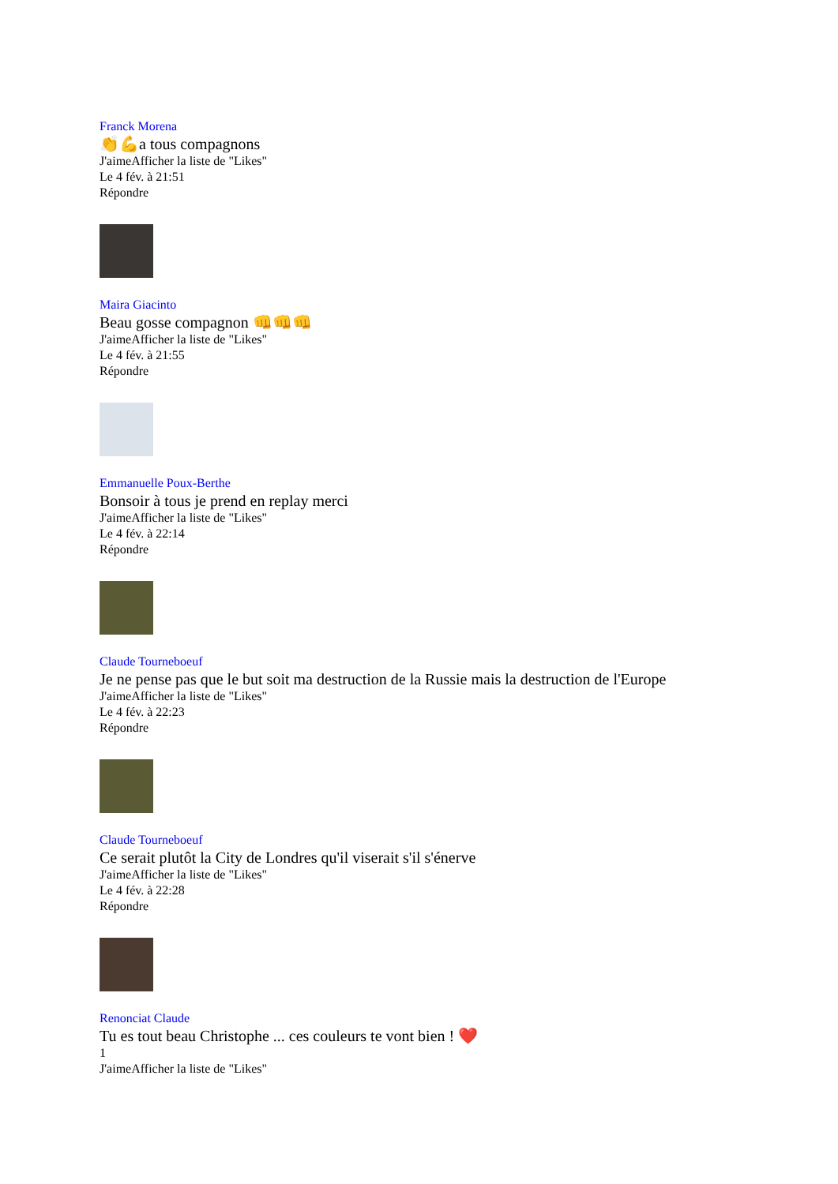Franck Morena
👏💪a tous compagnons
J'aimeAfficher la liste de "Likes"
Le 4 fév. à 21:51
Répondre
Maira Giacinto
Beau gosse compagnon 👊👊👊
J'aimeAfficher la liste de "Likes"
Le 4 fév. à 21:55
Répondre
Emmanuelle Poux-Berthe
Bonsoir à tous je prend en replay merci
J'aimeAfficher la liste de "Likes"
Le 4 fév. à 22:14
Répondre
Claude Tourneboeuf
Je ne pense pas que le but soit ma destruction de la Russie mais la destruction de l'Europe
J'aimeAfficher la liste de "Likes"
Le 4 fév. à 22:23
Répondre
Claude Tourneboeuf
Ce serait plutôt la City de Londres qu'il viserait s'il s'énerve
J'aimeAfficher la liste de "Likes"
Le 4 fév. à 22:28
Répondre
Renonciat Claude
Tu es tout beau Christophe ... ces couleurs te vont bien ! ❤️
1
J'aimeAfficher la liste de "Likes"